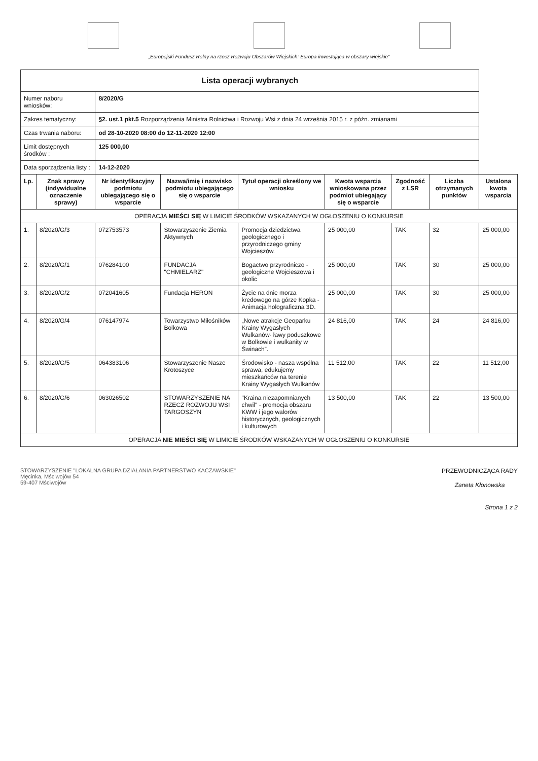„Europejski Fundusz Rolny na rzecz Rozwoju Obszarów Wiejskich: Europa inwestująca w obszary wiejskie”
| Lista operacji wybranych | | | | | | | | |
| Numer naboru wniosków: | | 8/2020/G | | | | | | |
| Zakres tematyczny: | | §2. ust.1 pkt.5 Rozporządzenia Ministra Rolnictwa i Rozwoju Wsi z dnia 24 września 2015 r. z późn. zmianami | | | | | | |
| Czas trwania naboru: | | od 28-10-2020 08:00 do 12-11-2020 12:00 | | | | | | |
| Limit dostępnych środków : | | 125 000,00 | | | | | | |
| Data sporządzenia listy : | | 14-12-2020 | | | | | | |
| Lp. | Znak sprawy (indywidualne oznaczenie sprawy) | Nr identyfikacyjny podmiotu ubiegającego się o wsparcie | Nazwa/imię i nazwisko podmiotu ubiegającego się o wsparcie | Tytuł operacji określony we wniosku | Kwota wsparcia wnioskowana przez podmiot ubiegający się o wsparcie | Zgodność z LSR | Liczba otrzymanych punktów | Ustalona kwota wsparcia |
| OPERACJA MIEŚCI SIĘ W LIMICIE ŚRODKÓW WSKAZANYCH W OGŁOSZENIU O KONKURSIE | | | | | | | | |
| 1. | 8/2020/G/3 | 072753573 | Stowarzyszenie Ziemia Aktywnych | Promocja dziedzictwa geologicznego i przyrodniczego gminy Wojcieszów. | 25 000,00 | TAK | 32 | 25 000,00 |
| 2. | 8/2020/G/1 | 076284100 | FUNDACJA "CHMIELARZ" | Bogactwo przyrodniczo - geologiczne Wojcieszowa i okolic | 25 000,00 | TAK | 30 | 25 000,00 |
| 3. | 8/2020/G/2 | 072041605 | Fundacja HERON | Życie na dnie morza kredowego na górze Kopka - Animacja holograficzna 3D. | 25 000,00 | TAK | 30 | 25 000,00 |
| 4. | 8/2020/G/4 | 076147974 | Towarzystwo Miłośników Bolkowa | „Nowe atrakcje Geoparku Krainy Wygasłych Wulkanów- ławy poduszkowe w Bolkowie i wulkanity w Świnach”. | 24 816,00 | TAK | 24 | 24 816,00 |
| 5. | 8/2020/G/5 | 064383106 | Stowarzyszenie Nasze Krotoszyce | Środowisko - nasza wspólna sprawa, edukujemy mieszkańców na terenie Krainy Wygasłych Wulkanów | 11 512,00 | TAK | 22 | 11 512,00 |
| 6. | 8/2020/G/6 | 063026502 | STOWARZYSZENIE NA RZECZ ROZWOJU WSI TARGOSZYN | "Kraina niezapomnianych chwil" - promocja obszaru KWW i jego walorów historycznych, geologicznych i kulturowych | 13 500,00 | TAK | 22 | 13 500,00 |
| OPERACJA NIE MIEŚCI SIĘ W LIMICIE ŚRODKÓW WSKAZANYCH W OGŁOSZENIU O KONKURSIE | | | | | | | | |
STOWARZYSZENIE "LOKALNA GRUPA DZIAŁANIA PARTNERSTWO KACZAWSKIE"
Męcinka, Mściwojów 54
59-407 Mściwojów
PRZEWODNICZĄCA RADY
Żaneta Kłonowska
Strona 1 z 2